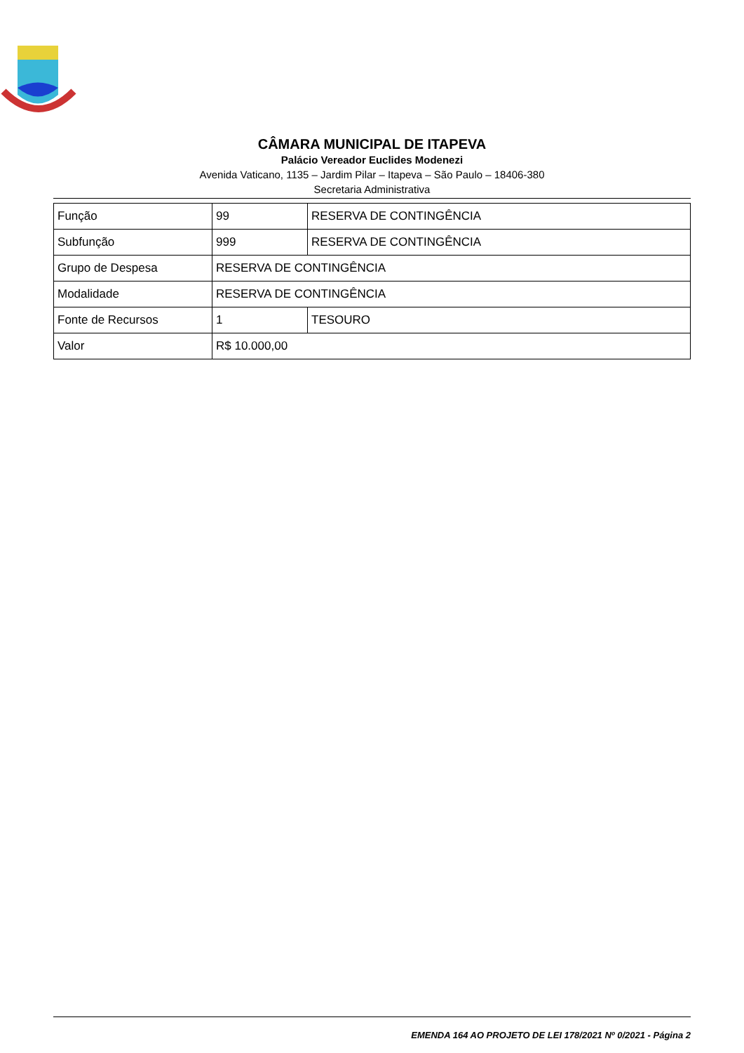CÂMARA MUNICIPAL DE ITAPEVA
Palácio Vereador Euclides Modenezi
Avenida Vaticano, 1135 – Jardim Pilar – Itapeva – São Paulo – 18406-380
Secretaria Administrativa
| Função | 99 | RESERVA DE CONTINGÊNCIA |
| Subfunção | 999 | RESERVA DE CONTINGÊNCIA |
| Grupo de Despesa | RESERVA DE CONTINGÊNCIA | |
| Modalidade | RESERVA DE CONTINGÊNCIA | |
| Fonte de Recursos | 1 | TESOURO |
| Valor | R$ 10.000,00 | |
EMENDA 164 AO PROJETO DE LEI 178/2021 Nº 0/2021 - Página 2